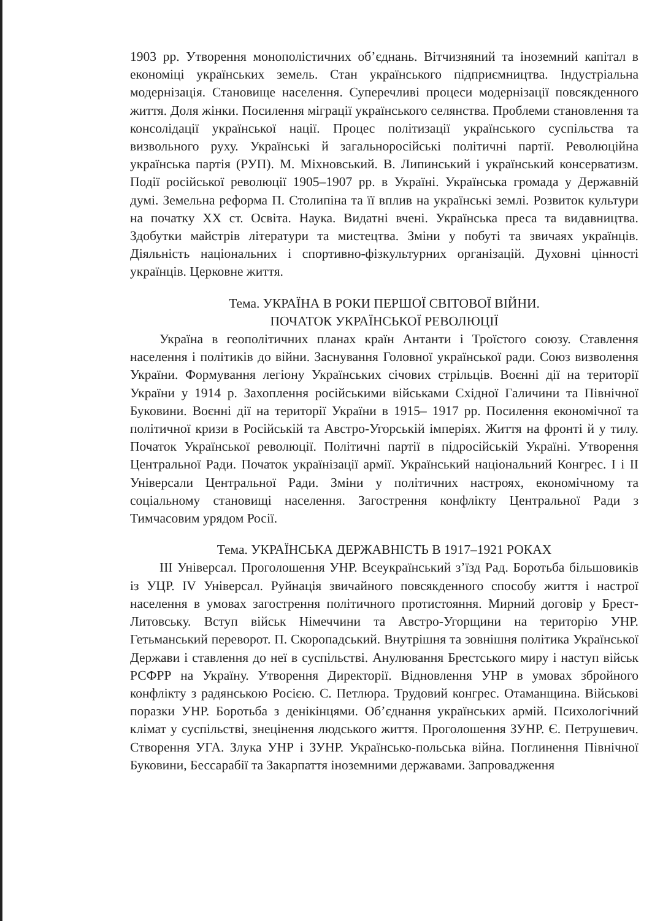1903 рр. Утворення монополістичних об’єднань. Вітчизняний та іноземний капітал в економіці українських земель. Стан українського підприємництва. Індустріальна модернізація. Становище населення. Суперечливі процеси модернізації повсякденного життя. Доля жінки. Посилення міграції українського селянства. Проблеми становлення та консолідації української нації. Процес політизації українського суспільства та визвольного руху. Українські й загальноросійські політичні партії. Революційна українська партія (РУП). М. Міхновський. В. Липинський і український консерватизм. Події російської революції 1905–1907 рр. в Україні. Українська громада у Державній думі. Земельна реформа П. Столипіна та її вплив на українські землі. Розвиток культури на початку ХХ ст. Освіта. Наука. Видатні вчені. Українська преса та видавництва. Здобутки майстрів літератури та мистецтва. Зміни у побуті та звичаях українців. Діяльність національних і спортивно-фізкультурних організацій. Духовні цінності українців. Церковне життя.
Тема. УКРАЇНА В РОКИ ПЕРШОЇ СВІТОВОЇ ВІЙНИ.
ПОЧАТОК УКРАЇНСЬКОЇ РЕВОЛЮЦІЇ
Україна в геополітичних планах країн Антанти і Троїстого союзу. Ставлення населення і політиків до війни. Заснування Головної української ради. Союз визволення України. Формування легіону Українських січових стрільців. Воєнні дії на території України у 1914 р. Захоплення російськими військами Східної Галичини та Північної Буковини. Воєнні дії на території України в 1915– 1917 рр. Посилення економічної та політичної кризи в Російській та Австро-Угорській імперіях. Життя на фронті й у тилу. Початок Української революції. Політичні партії в підросійській Україні. Утворення Центральної Ради. Початок українізації армії. Український національний Конгрес. І і ІІ Універсали Центральної Ради. Зміни у політичних настроях, економічному та соціальному становищі населення. Загострення конфлікту Центральної Ради з Тимчасовим урядом Росії.
Тема. УКРАЇНСЬКА ДЕРЖАВНІСТЬ В 1917–1921 РОКАХ
ІІІ Універсал. Проголошення УНР. Всеукраїнський з’їзд Рад. Боротьба більшовиків із УЦР. IV Універсал. Руйнація звичайного повсякденного способу життя і настрої населення в умовах загострення політичного протистояння. Мирний договір у Брест-Литовську. Вступ військ Німеччини та Австро-Угорщини на територію УНР. Гетьманський переворот. П. Скоропадський. Внутрішня та зовнішня політика Української Держави і ставлення до неї в суспільстві. Анулювання Брестського миру і наступ військ РСФРР на Україну. Утворення Директорії. Відновлення УНР в умовах збройного конфлікту з радянською Росією. С. Петлюра. Трудовий конгрес. Отаманщина. Військові поразки УНР. Боротьба з денікінцями. Об’єднання українських армій. Психологічний клімат у суспільстві, знецінення людського життя. Проголошення ЗУНР. Є. Петрушевич. Створення УГА. Злука УНР і ЗУНР. Українсько-польська війна. Поглинення Північної Буковини, Бессарабії та Закарпаття іноземними державами. Запровадження